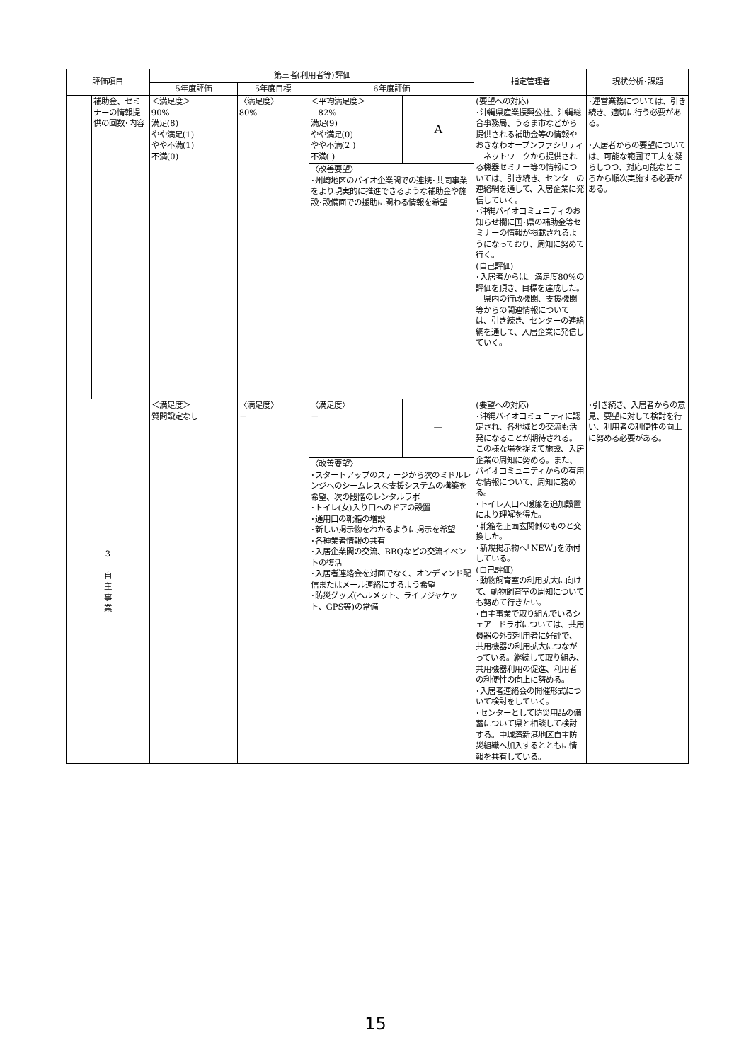| 評価項目 | | 第三者(利用者等)評価 | | | | 指定管理者 | 現状分析･課題 |
| --- | --- | --- | --- | --- | --- | --- | --- |
| | | 5年度評価 | 5年度目標 | 6年度評価 | | | |
| | 補助金、セミナーの情報提供の回数･内容 | ＜満足度＞ 90% 満足(8) やや満足(1) やや不満(1) 不満(0) | 〈満足度〉 80% | ＜平均満足度＞ 82% 満足(9) やや満足(0) やや不満(2 ) 不満( ) | A | (要望への対応) ･沖縄県産業振興公社、沖縄総合事務局、うるま市などから提供される補助金等の情報やおきなわオープンファシリティーネットワークから提供される機器セミナー等の情報については、引き続き、センターの連絡網を通して、入居企業に発信していく。 ･沖縄バイオコミュニティのお知らせ欄に国･県の補助金等セミナーの情報が掲載されるようになっており、周知に努めて行く。 (自己評価) ･入居者からは。満足度80%の評価を頂き、目標を達成した。 県内の行政機関、支援機関等からの関連情報については、引き続き、センターの連絡網を通して、入居企業に発信していく。 | ･運営業務については、引き続き、適切に行う必要がある。 ･入居者からの要望については、可能な範囲で工夫を凝らしつつ、対応可能なところから順次実施する必要がある。 |
| | | | | 〈改善要望〉 ･州崎地区のバイオ企業間での連携･共同事業をより現実的に推進できるような補助金や施設･設備面での援助に関わる情報を希望 | | | |
| 3 自 主 事 業 | | ＜満足度＞ 質問設定なし | 〈満足度〉 － | 〈満足度〉 － | － | (要望への対応) ･沖縄バイオコミュニティに認定され、各地域との交流も活発になることが期待される。この様な場を捉えて施設、入居企業の周知に努める。また、バイオコミュニティからの有用な情報について、周知に務める。 ･トイレ入口へ暖簾を追加設置により理解を得た。 ･靴箱を正面玄関側のものと交換した。 ･新規掲示物へ｢NEW｣を添付している。 (自己評価) ･動物飼育室の利用拡大に向けて、動物飼育室の周知についても努めて行きたい。 ･自主事業で取り組んでいるシェアードラボについては、共用機器の外部利用者に好評で、共用機器の利用拡大につながっている。継続して取り組み、共用機器利用の促進、利用者の利便性の向上に努める。 ･入居者連絡会の開催形式について検討をしていく。 ･センターとして防災用品の備蓄について県と相談して検討する。中城湾新港地区自主防災組織へ加入するとともに情報を共有している。 | ･引き続き、入居者からの意見、要望に対して検討を行い、利用者の利便性の向上に努める必要がある。 |
| | | | | 〈改善要望〉 ･スタートアップのステージから次のミドルレンジへのシームレスな支援システムの構築を希望、次の段階のレンタルラボ ･トイレ(女)入り口へのドアの設置 ･通用口の靴箱の増設 ･新しい掲示物をわかるように掲示を希望 ･各種業者情報の共有 ･入居企業間の交流、BBQなどの交流イベントの復活 ･入居者連絡会を対面でなく、オンデマンド配信またはメール連絡にするよう希望 ･防災グッズ(ヘルメット、ライフジャケット、GPS等)の常備 | | | |
15